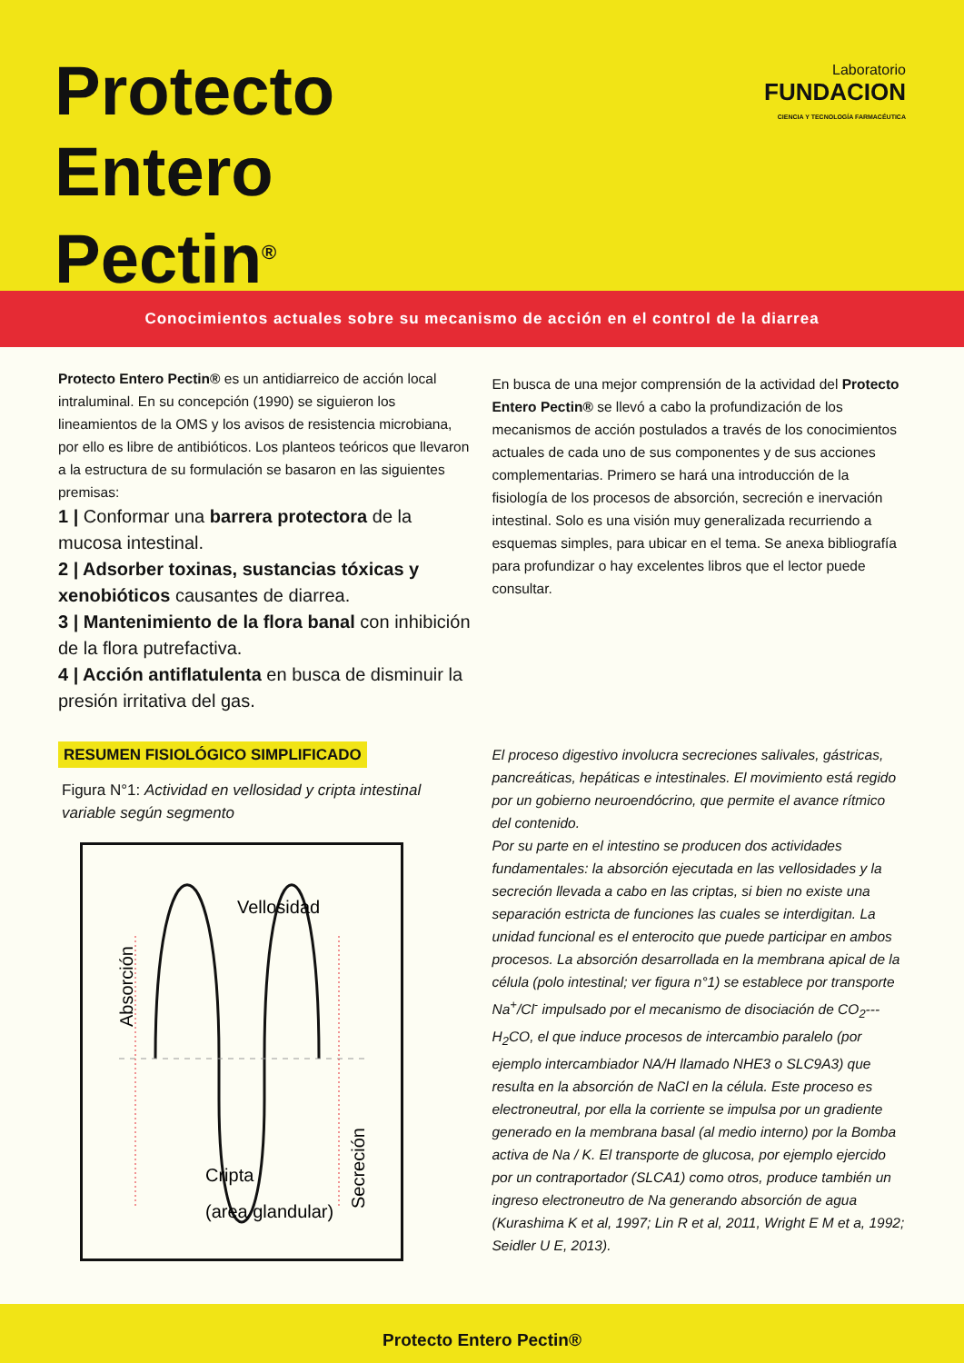Protecto
Entero
Pectin<sup>®</sup>
Laboratorio
FUNDACION
CIENCIA Y TECNOLOGÍA FARMACÉUTICA
Conocimientos actuales sobre su mecanismo de acción en el control de la diarrea
Protecto Entero Pectin® es un antidiarreico de acción local intraluminal. En su concepción (1990) se siguieron los lineamientos de la OMS y los avisos de resistencia microbiana, por ello es libre de antibióticos. Los planteos teóricos que llevaron a la estructura de su formulación se basaron en las siguientes premisas:
1 | Conformar una barrera protectora de la mucosa intestinal.
2 | Adsorber toxinas, sustancias tóxicas y xenobióticos causantes de diarrea.
3 | Mantenimiento de la flora banal con inhibición de la flora putrefactiva.
4 | Acción antiflatulenta en busca de disminuir la presión irritativa del gas.
RESUMEN FISIOLÓGICO SIMPLIFICADO
Figura N°1: Actividad en vellosidad y cripta intestinal variable según segmento
Vellosidad
Cripta
(area glandular)
Absorción
Secreción
En busca de una mejor comprensión de la actividad del Protecto Entero Pectin® se llevó a cabo la profundización de los mecanismos de acción postulados a través de los conocimientos actuales de cada uno de sus componentes y de sus acciones complementarias. Primero se hará una introducción de la fisiología de los procesos de absorción, secreción e inervación intestinal. Solo es una visión muy generalizada recurriendo a esquemas simples, para ubicar en el tema. Se anexa bibliografía para profundizar o hay excelentes libros que el lector puede consultar.
El proceso digestivo involucra secreciones salivales, gástricas, pancreáticas, hepáticas e intestinales. El movimiento está regido por un gobierno neuroendócrino, que permite el avance rítmico del contenido.
Por su parte en el intestino se producen dos actividades fundamentales: la absorción ejecutada en las vellosidades y la secreción llevada a cabo en las criptas, si bien no existe una separación estricta de funciones las cuales se interdigitan. La unidad funcional es el enterocito que puede participar en ambos procesos. La absorción desarrollada en la membrana apical de la célula (polo intestinal; ver figura n°1) se establece por transporte Na<sup>+</sup>/Cl<sup>-</sup> impulsado por el mecanismo de disociación de CO<sub>2</sub>---H<sub>2</sub>CO, el que induce procesos de intercambio paralelo (por ejemplo intercambiador NA/H llamado NHE3 o SLC9A3) que resulta en la absorción de NaCl en la célula. Este proceso es electroneutral, por ella la corriente se impulsa por un gradiente generado en la membrana basal (al medio interno) por la Bomba activa de Na / K. El transporte de glucosa, por ejemplo ejercido por un contraportador (SLCA1) como otros, produce también un ingreso electroneutro de Na generando absorción de agua (Kurashima K et al, 1997; Lin R et al, 2011, Wright E M et a, 1992; Seidler U E, 2013).
Protecto Entero Pectin®